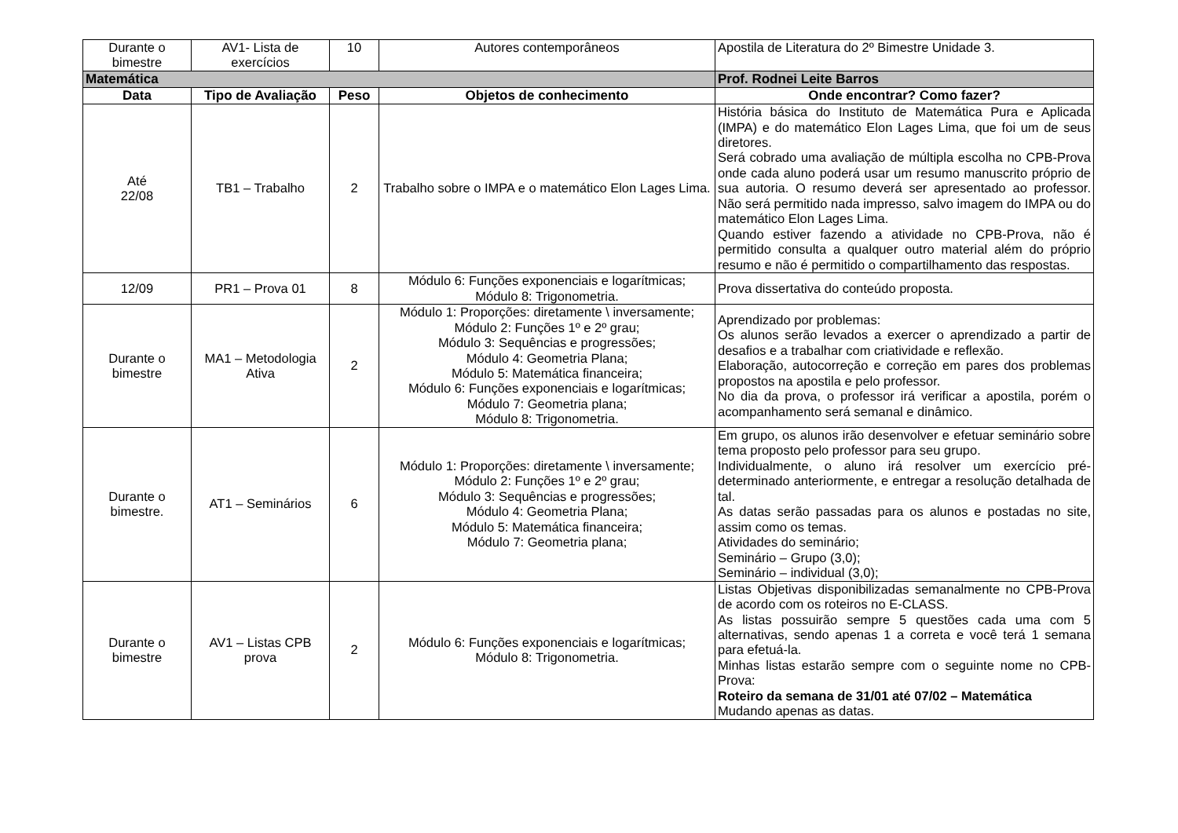| Durante o bimestre | AV1- Lista de exercícios | 10 | Autores contemporâneos | Apostila de Literatura do 2º Bimestre Unidade 3. |
| Matemática | | | | Prof. Rodnei Leite Barros |
| Data | Tipo de Avaliação | Peso | Objetos de conhecimento | Onde encontrar? Como fazer? |
| Até 22/08 | TB1 – Trabalho | 2 | Trabalho sobre o IMPA e o matemático Elon Lages Lima. | História básica do Instituto de Matemática Pura e Aplicada (IMPA) e do matemático Elon Lages Lima, que foi um de seus diretores. Será cobrado uma avaliação de múltipla escolha no CPB-Prova onde cada aluno poderá usar um resumo manuscrito próprio de sua autoria. O resumo deverá ser apresentado ao professor. Não será permitido nada impresso, salvo imagem do IMPA ou do matemático Elon Lages Lima. Quando estiver fazendo a atividade no CPB-Prova, não é permitido consulta a qualquer outro material além do próprio resumo e não é permitido o compartilhamento das respostas. |
| 12/09 | PR1 – Prova 01 | 8 | Módulo 6: Funções exponenciais e logarítmicas; Módulo 8: Trigonometria. | Prova dissertativa do conteúdo proposta. |
| Durante o bimestre | MA1 – Metodologia Ativa | 2 | Módulo 1: Proporções: diretamente \ inversamente; Módulo 2: Funções 1º e 2º grau; Módulo 3: Sequências e progressões; Módulo 4: Geometria Plana; Módulo 5: Matemática financeira; Módulo 6: Funções exponenciais e logarítmicas; Módulo 7: Geometria plana; Módulo 8: Trigonometria. | Aprendizado por problemas: Os alunos serão levados a exercer o aprendizado a partir de desafios e a trabalhar com criatividade e reflexão. Elaboração, autocorreção e correção em pares dos problemas propostos na apostila e pelo professor. No dia da prova, o professor irá verificar a apostila, porém o acompanhamento será semanal e dinâmico. |
| Durante o bimestre. | AT1 – Seminários | 6 | Módulo 1: Proporções: diretamente \ inversamente; Módulo 2: Funções 1º e 2º grau; Módulo 3: Sequências e progressões; Módulo 4: Geometria Plana; Módulo 5: Matemática financeira; Módulo 7: Geometria plana; | Em grupo, os alunos irão desenvolver e efetuar seminário sobre tema proposto pelo professor para seu grupo. Individualmente, o aluno irá resolver um exercício pré-determinado anteriormente, e entregar a resolução detalhada de tal. As datas serão passadas para os alunos e postadas no site, assim como os temas. Atividades do seminário; Seminário – Grupo (3,0); Seminário – individual (3,0); |
| Durante o bimestre | AV1 – Listas CPB prova | 2 | Módulo 6: Funções exponenciais e logarítmicas; Módulo 8: Trigonometria. | Listas Objetivas disponibilizadas semanalmente no CPB-Prova de acordo com os roteiros no E-CLASS. As listas possuirão sempre 5 questões cada uma com 5 alternativas, sendo apenas 1 a correta e você terá 1 semana para efetuá-la. Minhas listas estarão sempre com o seguinte nome no CPB-Prova: Roteiro da semana de 31/01 até 07/02 – Matemática Mudando apenas as datas. |